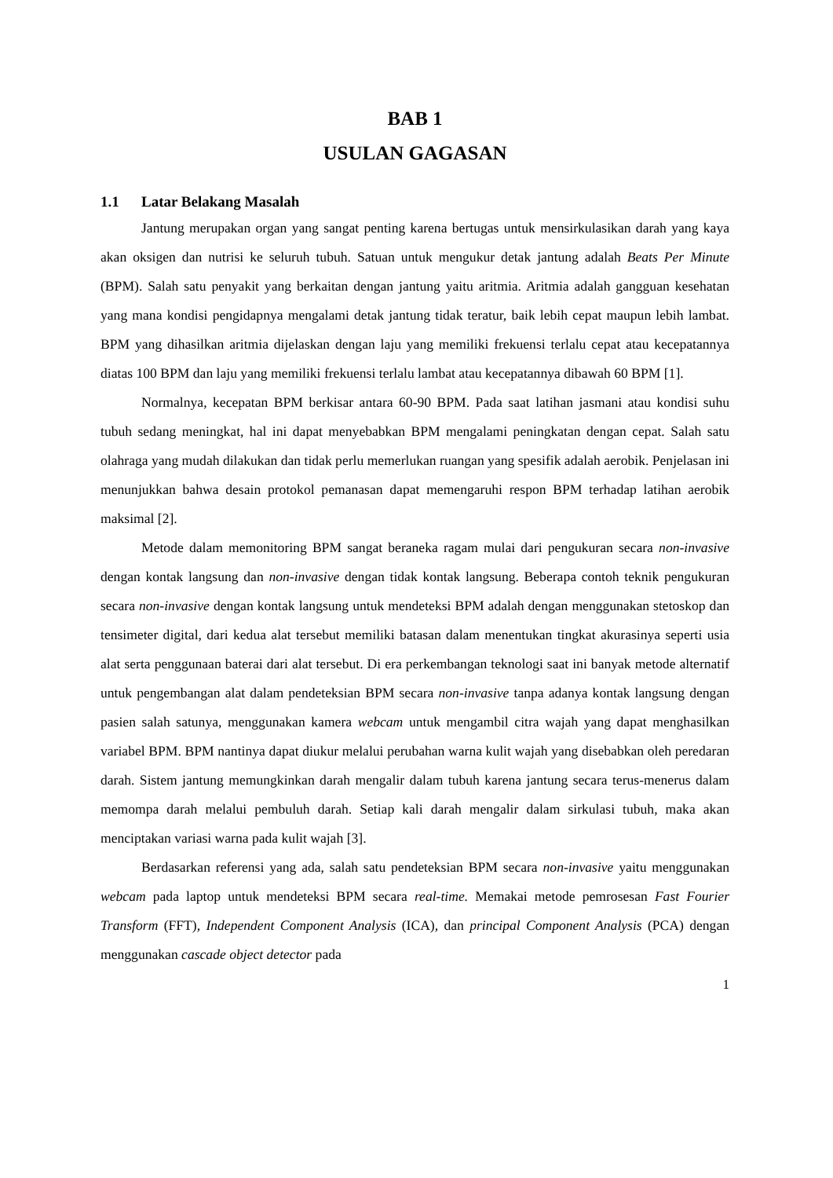BAB 1
USULAN GAGASAN
1.1 Latar Belakang Masalah
Jantung merupakan organ yang sangat penting karena bertugas untuk mensirkulasikan darah yang kaya akan oksigen dan nutrisi ke seluruh tubuh. Satuan untuk mengukur detak jantung adalah Beats Per Minute (BPM). Salah satu penyakit yang berkaitan dengan jantung yaitu aritmia. Aritmia adalah gangguan kesehatan yang mana kondisi pengidapnya mengalami detak jantung tidak teratur, baik lebih cepat maupun lebih lambat. BPM yang dihasilkan aritmia dijelaskan dengan laju yang memiliki frekuensi terlalu cepat atau kecepatannya diatas 100 BPM dan laju yang memiliki frekuensi terlalu lambat atau kecepatannya dibawah 60 BPM [1].
Normalnya, kecepatan BPM berkisar antara 60-90 BPM. Pada saat latihan jasmani atau kondisi suhu tubuh sedang meningkat, hal ini dapat menyebabkan BPM mengalami peningkatan dengan cepat. Salah satu olahraga yang mudah dilakukan dan tidak perlu memerlukan ruangan yang spesifik adalah aerobik. Penjelasan ini menunjukkan bahwa desain protokol pemanasan dapat memengaruhi respon BPM terhadap latihan aerobik maksimal [2].
Metode dalam memonitoring BPM sangat beraneka ragam mulai dari pengukuran secara non-invasive dengan kontak langsung dan non-invasive dengan tidak kontak langsung. Beberapa contoh teknik pengukuran secara non-invasive dengan kontak langsung untuk mendeteksi BPM adalah dengan menggunakan stetoskop dan tensimeter digital, dari kedua alat tersebut memiliki batasan dalam menentukan tingkat akurasinya seperti usia alat serta penggunaan baterai dari alat tersebut. Di era perkembangan teknologi saat ini banyak metode alternatif untuk pengembangan alat dalam pendeteksian BPM secara non-invasive tanpa adanya kontak langsung dengan pasien salah satunya, menggunakan kamera webcam untuk mengambil citra wajah yang dapat menghasilkan variabel BPM. BPM nantinya dapat diukur melalui perubahan warna kulit wajah yang disebabkan oleh peredaran darah. Sistem jantung memungkinkan darah mengalir dalam tubuh karena jantung secara terus-menerus dalam memompa darah melalui pembuluh darah. Setiap kali darah mengalir dalam sirkulasi tubuh, maka akan menciptakan variasi warna pada kulit wajah [3].
Berdasarkan referensi yang ada, salah satu pendeteksian BPM secara non-invasive yaitu menggunakan webcam pada laptop untuk mendeteksi BPM secara real-time. Memakai metode pemrosesan Fast Fourier Transform (FFT), Independent Component Analysis (ICA), dan principal Component Analysis (PCA) dengan menggunakan cascade object detector pada
1